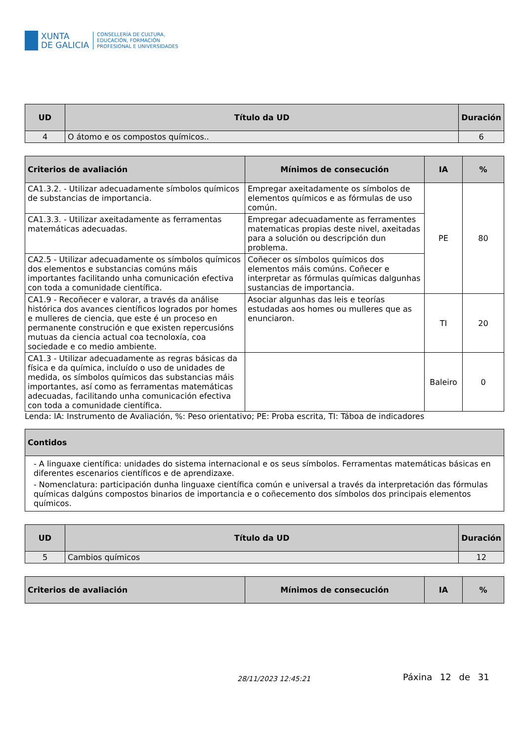XUNTA
DE GALICIA
CONSELLERÍA DE CULTURA,
EDUCACIÓN, FORMACIÓN
PROFESIONAL E UNIVERSIDADES
| UD | Título da UD | Duración |
| --- | --- | --- |
| 4 | O átomo e os compostos químicos.. | 6 |
| Criterios de avaliación | Mínimos de consecución | IA | % |
| --- | --- | --- | --- |
| CA1.3.2. - Utilizar adecuadamente símbolos químicos de substancias de importancia. | Empregar axeitadamente os símbolos de elementos químicos e as fórmulas de uso común. | PE | 80 |
| CA1.3.3. - Utilizar axeitadamente as ferramentas matemáticas adecuadas. | Empregar adecuadamente as ferramentes matematicas propias deste nivel, axeitadas para a solución ou descripción dun problema. | | |
| CA2.5 - Utilizar adecuadamente os símbolos químicos dos elementos e substancias comúns máis importantes facilitando unha comunicación efectiva con toda a comunidade científica. | Coñecer os símbolos químicos dos elementos máis comúns. Coñecer e interpretar as fórmulas químicas dalgunhas sustancias de importancia. | | |
| CA1.9 - Recoñecer e valorar, a través da análise histórica dos avances científicos logrados por homes e mulleres de ciencia, que este é un proceso en permanente construción e que existen repercusións mutuas da ciencia actual coa tecnoloxía, coa sociedade e co medio ambiente. | Asociar algunhas das leis e teorías estudadas aos homes ou mulleres que as enunciaron. | TI | 20 |
| CA1.3 - Utilizar adecuadamente as regras básicas da física e da química, incluído o uso de unidades de medida, os símbolos químicos das substancias máis importantes, así como as ferramentas matemáticas adecuadas, facilitando unha comunicación efectiva con toda a comunidade científica. | | Baleiro | 0 |
Lenda: IA: Instrumento de Avaliación, %: Peso orientativo; PE: Proba escrita, TI: Táboa de indicadores
| Contidos |
| --- |
| - A linguaxe científica: unidades do sistema internacional e os seus símbolos. Ferramentas matemáticas básicas en diferentes escenarios científicos e de aprendizaxe. - Nomenclatura: participación dunha linguaxe científica común e universal a través da interpretación das fórmulas químicas dalgúns compostos binarios de importancia e o coñecemento dos símbolos dos principais elementos químicos. |
| UD | Título da UD | Duración |
| --- | --- | --- |
| 5 | Cambios químicos | 12 |
| Criterios de avaliación | Mínimos de consecución | IA | % |
| --- | --- | --- | --- |
28/11/2023 12:45:21 Páxina 12 de 31